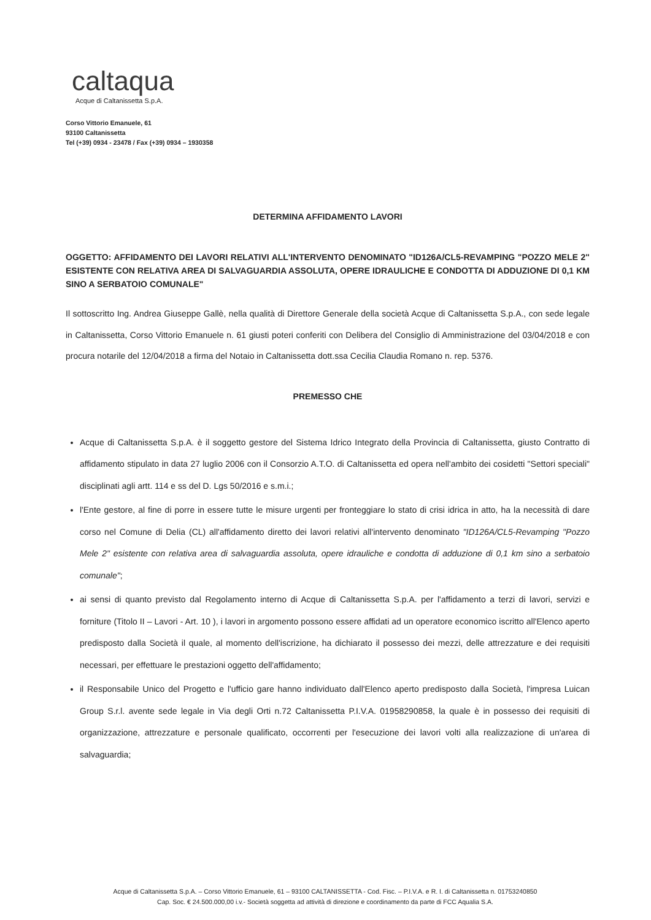caltaqua
Acque di Caltanissetta S.p.A.
Corso Vittorio Emanuele, 61
93100 Caltanissetta
Tel (+39) 0934 - 23478 / Fax (+39) 0934 – 1930358
DETERMINA AFFIDAMENTO LAVORI
OGGETTO: AFFIDAMENTO DEI LAVORI RELATIVI ALL'INTERVENTO DENOMINATO "ID126A/CL5-REVAMPING "POZZO MELE 2" ESISTENTE CON RELATIVA AREA DI SALVAGUARDIA ASSOLUTA, OPERE IDRAULICHE E CONDOTTA DI ADDUZIONE DI 0,1 KM SINO A SERBATOIO COMUNALE"
Il sottoscritto Ing. Andrea Giuseppe Gallè, nella qualità di Direttore Generale della società Acque di Caltanissetta S.p.A., con sede legale in Caltanissetta, Corso Vittorio Emanuele n. 61 giusti poteri conferiti con Delibera del Consiglio di Amministrazione del 03/04/2018 e con procura notarile del 12/04/2018 a firma del Notaio in Caltanissetta dott.ssa Cecilia Claudia Romano n. rep. 5376.
PREMESSO CHE
Acque di Caltanissetta S.p.A. è il soggetto gestore del Sistema Idrico Integrato della Provincia di Caltanissetta, giusto Contratto di affidamento stipulato in data 27 luglio 2006 con il Consorzio A.T.O. di Caltanissetta ed opera nell'ambito dei cosidetti "Settori speciali" disciplinati agli artt. 114 e ss del D. Lgs 50/2016 e s.m.i.;
l'Ente gestore, al fine di porre in essere tutte le misure urgenti per fronteggiare lo stato di crisi idrica in atto, ha la necessità di dare corso nel Comune di Delia (CL) all'affidamento diretto dei lavori relativi all'intervento denominato "ID126A/CL5-Revamping "Pozzo Mele 2" esistente con relativa area di salvaguardia assoluta, opere idrauliche e condotta di adduzione di 0,1 km sino a serbatoio comunale";
ai sensi di quanto previsto dal Regolamento interno di Acque di Caltanissetta S.p.A. per l'affidamento a terzi di lavori, servizi e forniture (Titolo II – Lavori - Art. 10 ), i lavori in argomento possono essere affidati ad un operatore economico iscritto all'Elenco aperto predisposto dalla Società il quale, al momento dell'iscrizione, ha dichiarato il possesso dei mezzi, delle attrezzature e dei requisiti necessari, per effettuare le prestazioni oggetto dell'affidamento;
il Responsabile Unico del Progetto e l'ufficio gare hanno individuato dall'Elenco aperto predisposto dalla Società, l'impresa Luican Group S.r.l. avente sede legale in Via degli Orti n.72 Caltanissetta P.I.V.A. 01958290858, la quale è in possesso dei requisiti di organizzazione, attrezzature e personale qualificato, occorrenti per l'esecuzione dei lavori volti alla realizzazione di un'area di salvaguardia;
Acque di Caltanissetta S.p.A. – Corso Vittorio Emanuele, 61 – 93100 CALTANISSETTA - Cod. Fisc. – P.I.V.A. e R. I. di Caltanissetta n. 01753240850
Cap. Soc. € 24.500.000,00 i.v.- Società soggetta ad attività di direzione e coordinamento da parte di FCC Aqualia S.A.